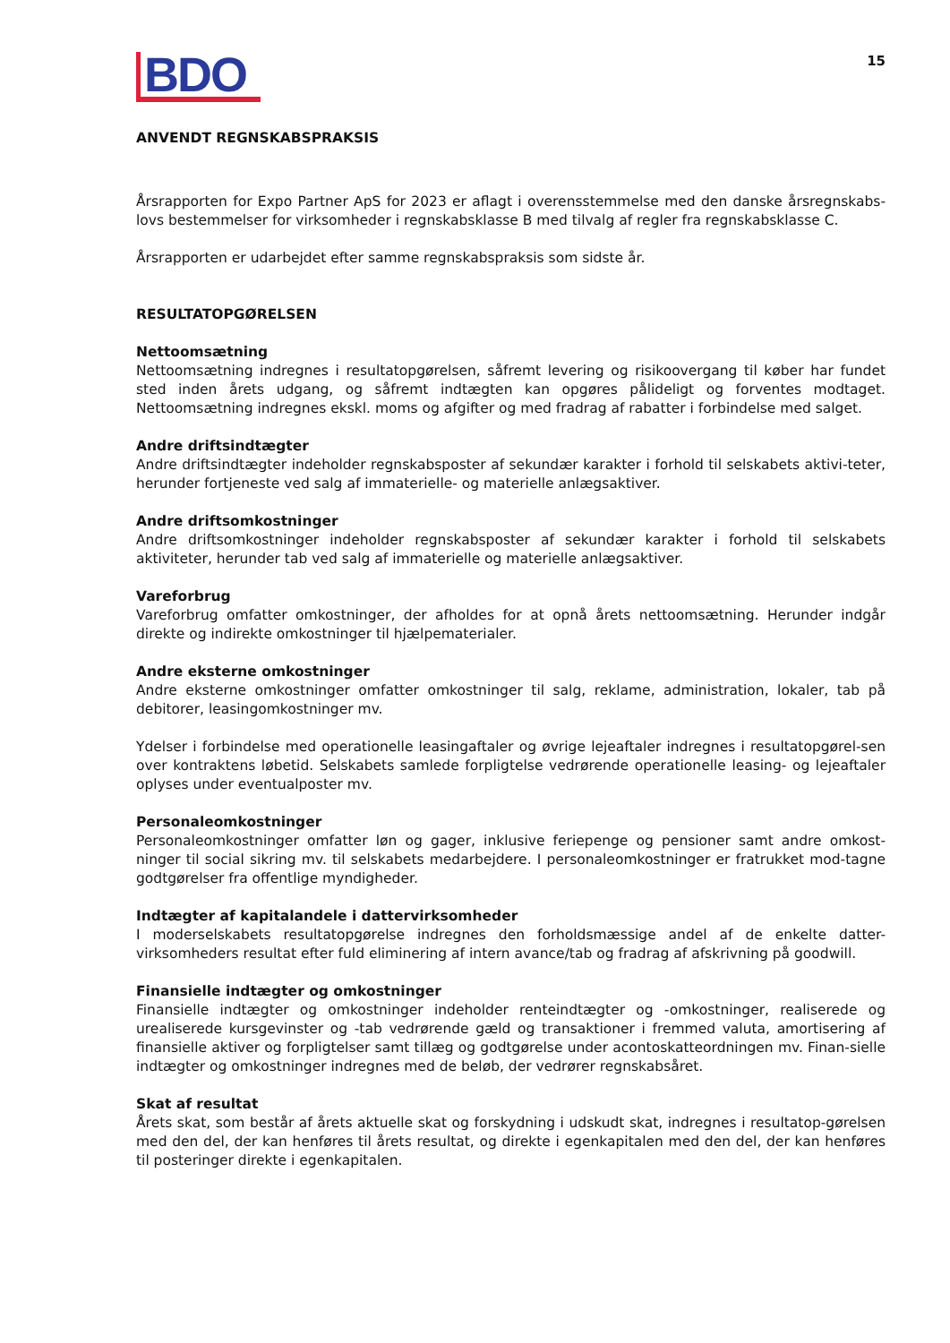BDO
15
ANVENDT REGNSKABSPRAKSIS
Årsrapporten for Expo Partner ApS for 2023 er aflagt i overensstemmelse med den danske årsregnskabs-lovs bestemmelser for virksomheder i regnskabsklasse B med tilvalg af regler fra regnskabsklasse C.
Årsrapporten er udarbejdet efter samme regnskabspraksis som sidste år.
RESULTATOPGØRELSEN
Nettoomsætning
Nettoomsætning indregnes i resultatopgørelsen, såfremt levering og risikoovergang til køber har fundet sted inden årets udgang, og såfremt indtægten kan opgøres pålideligt og forventes modtaget. Nettoomsætning indregnes ekskl. moms og afgifter og med fradrag af rabatter i forbindelse med salget.
Andre driftsindtægter
Andre driftsindtægter indeholder regnskabsposter af sekundær karakter i forhold til selskabets aktivi-teter, herunder fortjeneste ved salg af immaterielle- og materielle anlægsaktiver.
Andre driftsomkostninger
Andre driftsomkostninger indeholder regnskabsposter af sekundær karakter i forhold til selskabets aktiviteter, herunder tab ved salg af immaterielle og materielle anlægsaktiver.
Vareforbrug
Vareforbrug omfatter omkostninger, der afholdes for at opnå årets nettoomsætning. Herunder indgår direkte og indirekte omkostninger til hjælpematerialer.
Andre eksterne omkostninger
Andre eksterne omkostninger omfatter omkostninger til salg, reklame, administration, lokaler, tab på debitorer, leasingomkostninger mv.
Ydelser i forbindelse med operationelle leasingaftaler og øvrige lejeaftaler indregnes i resultatopgørel-sen over kontraktens løbetid. Selskabets samlede forpligtelse vedrørende operationelle leasing- og lejeaftaler oplyses under eventualposter mv.
Personaleomkostninger
Personaleomkostninger omfatter løn og gager, inklusive feriepenge og pensioner samt andre omkost-ninger til social sikring mv. til selskabets medarbejdere. I personaleomkostninger er fratrukket mod-tagne godtgørelser fra offentlige myndigheder.
Indtægter af kapitalandele i dattervirksomheder
I moderselskabets resultatopgørelse indregnes den forholdsmæssige andel af de enkelte datter-virksomheders resultat efter fuld eliminering af intern avance/tab og fradrag af afskrivning på goodwill.
Finansielle indtægter og omkostninger
Finansielle indtægter og omkostninger indeholder renteindtægter og -omkostninger, realiserede og urealiserede kursgevinster og -tab vedrørende gæld og transaktioner i fremmed valuta, amortisering af finansielle aktiver og forpligtelser samt tillæg og godtgørelse under acontoskatteordningen mv. Finan-sielle indtægter og omkostninger indregnes med de beløb, der vedrører regnskabsåret.
Skat af resultat
Årets skat, som består af årets aktuelle skat og forskydning i udskudt skat, indregnes i resultatop-gørelsen med den del, der kan henføres til årets resultat, og direkte i egenkapitalen med den del, der kan henføres til posteringer direkte i egenkapitalen.